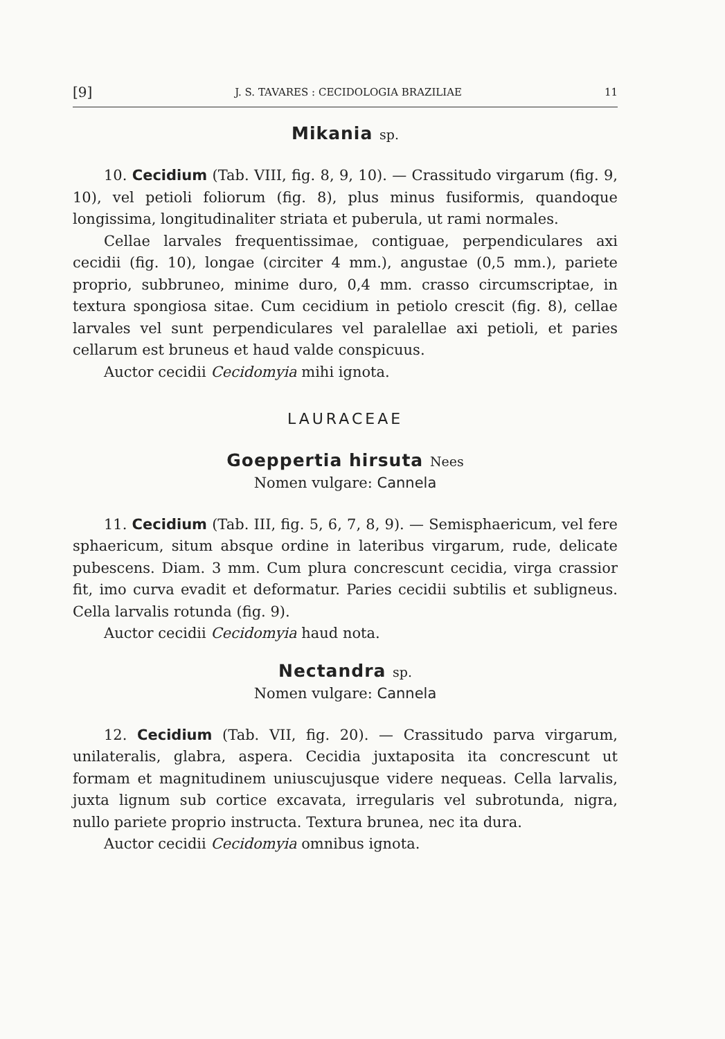[9] J. S. TAVARES : CECIDOLOGIA BRAZILIAE 11
Mikania sp.
10. Cecidium (Tab. VIII, fig. 8, 9, 10). — Crassitudo virgarum (fig. 9, 10), vel petioli foliorum (fig. 8), plus minus fusiformis, quandoque longissima, longitudinaliter striata et puberula, ut rami normales.
Cellae larvales frequentissimae, contiguae, perpendiculares axi cecidii (fig. 10), longae (circiter 4 mm.), angustae (0,5 mm.), pariete proprio, subbruneo, minime duro, 0,4 mm. crasso circumscriptae, in textura spongiosa sitae. Cum cecidium in petiolo crescit (fig. 8), cellae larvales vel sunt perpendiculares vel paralellae axi petioli, et paries cellarum est bruneus et haud valde conspicuus.
Auctor cecidii Cecidomyia mihi ignota.
LAURACEAE
Goeppertia hirsuta Nees
Nomen vulgare: Cannela
11. Cecidium (Tab. III, fig. 5, 6, 7, 8, 9). — Semisphaericum, vel fere sphaericum, situm absque ordine in lateribus virgarum, rude, delicate pubescens. Diam. 3 mm. Cum plura concrescunt cecidia, virga crassior fit, imo curva evadit et deformatur. Paries cecidii subtilis et subligneus. Cella larvalis rotunda (fig. 9).
Auctor cecidii Cecidomyia haud nota.
Nectandra sp.
Nomen vulgare: Cannela
12. Cecidium (Tab. VII, fig. 20). — Crassitudo parva virgarum, unilateralis, glabra, aspera. Cecidia juxtaposita ita concrescunt ut formam et magnitudinem uniuscujusque videre nequeas. Cella larvalis, juxta lignum sub cortice excavata, irregularis vel subrotunda, nigra, nullo pariete proprio instructa. Textura brunea, nec ita dura.
Auctor cecidii Cecidomyia omnibus ignota.